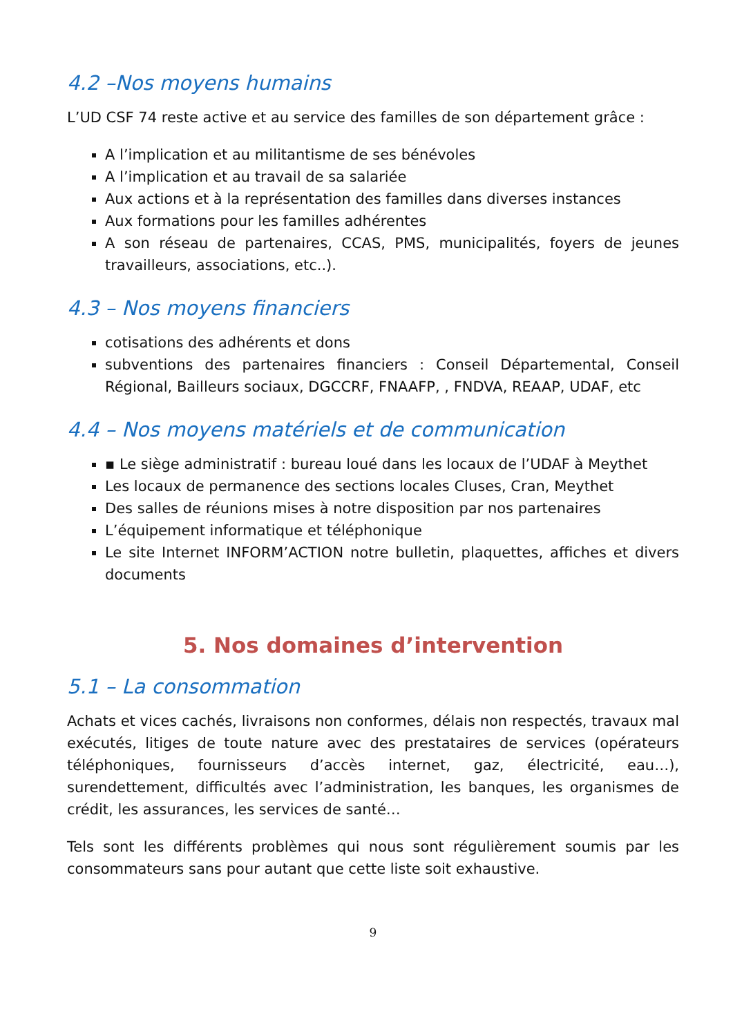4.2 –Nos moyens humains
L’UD CSF 74 reste active et au service des familles de son département grâce :
A l’implication et au militantisme de ses bénévoles
A l’implication et au travail de sa salariée
Aux actions et à la représentation des familles dans diverses instances
Aux formations pour les familles adhérentes
A son réseau de partenaires, CCAS, PMS, municipalités, foyers de jeunes travailleurs, associations, etc..).
4.3 – Nos moyens financiers
cotisations des adhérents et dons
subventions des partenaires financiers : Conseil Départemental, Conseil Régional, Bailleurs sociaux, DGCCRF, FNAAFP, , FNDVA, REAAP, UDAF, etc
4.4 – Nos moyens matériels et de communication
▪ Le siège administratif : bureau loué dans les locaux de l’UDAF à Meythet
Les locaux de permanence des sections locales Cluses, Cran, Meythet
Des salles de réunions mises à notre disposition par nos partenaires
L’équipement informatique et téléphonique
Le site Internet INFORM’ACTION notre bulletin, plaquettes, affiches et divers documents
5. Nos domaines d’intervention
5.1 – La consommation
Achats et vices cachés, livraisons non conformes, délais non respectés, travaux mal exécutés, litiges de toute nature avec des prestataires de services (opérateurs téléphoniques, fournisseurs d’accès internet, gaz, électricité, eau…), surendettement, difficultés avec l’administration, les banques, les organismes de crédit, les assurances, les services de santé…
Tels sont les différents problèmes qui nous sont régulièrement soumis par les consommateurs sans pour autant que cette liste soit exhaustive.
9